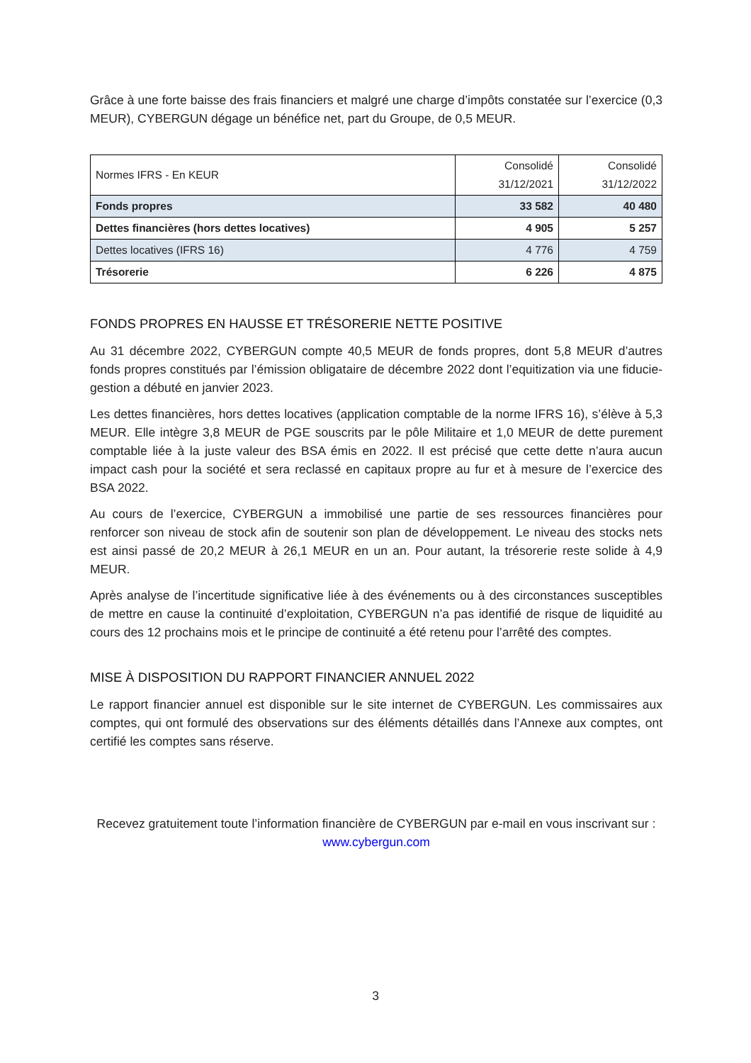Grâce à une forte baisse des frais financiers et malgré une charge d’impôts constatée sur l’exercice (0,3 MEUR), CYBERGUN dégage un bénéfice net, part du Groupe, de 0,5 MEUR.
| Normes IFRS - En KEUR | Consolidé 31/12/2021 | Consolidé 31/12/2022 |
| Fonds propres | 33 582 | 40 480 |
| Dettes financières (hors dettes locatives) | 4 905 | 5 257 |
| Dettes locatives (IFRS 16) | 4 776 | 4 759 |
| Trésorerie | 6 226 | 4 875 |
FONDS PROPRES EN HAUSSE ET TRÉSORERIE NETTE POSITIVE
Au 31 décembre 2022, CYBERGUN compte 40,5 MEUR de fonds propres, dont 5,8 MEUR d’autres fonds propres constitués par l’émission obligataire de décembre 2022 dont l’equitization via une fiducie-gestion a débuté en janvier 2023.
Les dettes financières, hors dettes locatives (application comptable de la norme IFRS 16), s’élève à 5,3 MEUR. Elle intègre 3,8 MEUR de PGE souscrits par le pôle Militaire et 1,0 MEUR de dette purement comptable liée à la juste valeur des BSA émis en 2022. Il est précisé que cette dette n’aura aucun impact cash pour la société et sera reclassé en capitaux propre au fur et à mesure de l’exercice des BSA 2022.
Au cours de l’exercice, CYBERGUN a immobilisé une partie de ses ressources financières pour renforcer son niveau de stock afin de soutenir son plan de développement. Le niveau des stocks nets est ainsi passé de 20,2 MEUR à 26,1 MEUR en un an. Pour autant, la trésorerie reste solide à 4,9 MEUR.
Après analyse de l’incertitude significative liée à des événements ou à des circonstances susceptibles de mettre en cause la continuité d’exploitation, CYBERGUN n’a pas identifié de risque de liquidité au cours des 12 prochains mois et le principe de continuité a été retenu pour l’arrêté des comptes.
MISE À DISPOSITION DU RAPPORT FINANCIER ANNUEL 2022
Le rapport financier annuel est disponible sur le site internet de CYBERGUN. Les commissaires aux comptes, qui ont formulé des observations sur des éléments détaillés dans l’Annexe aux comptes, ont certifié les comptes sans réserve.
Recevez gratuitement toute l’information financière de CYBERGUN par e-mail en vous inscrivant sur : www.cybergun.com
3